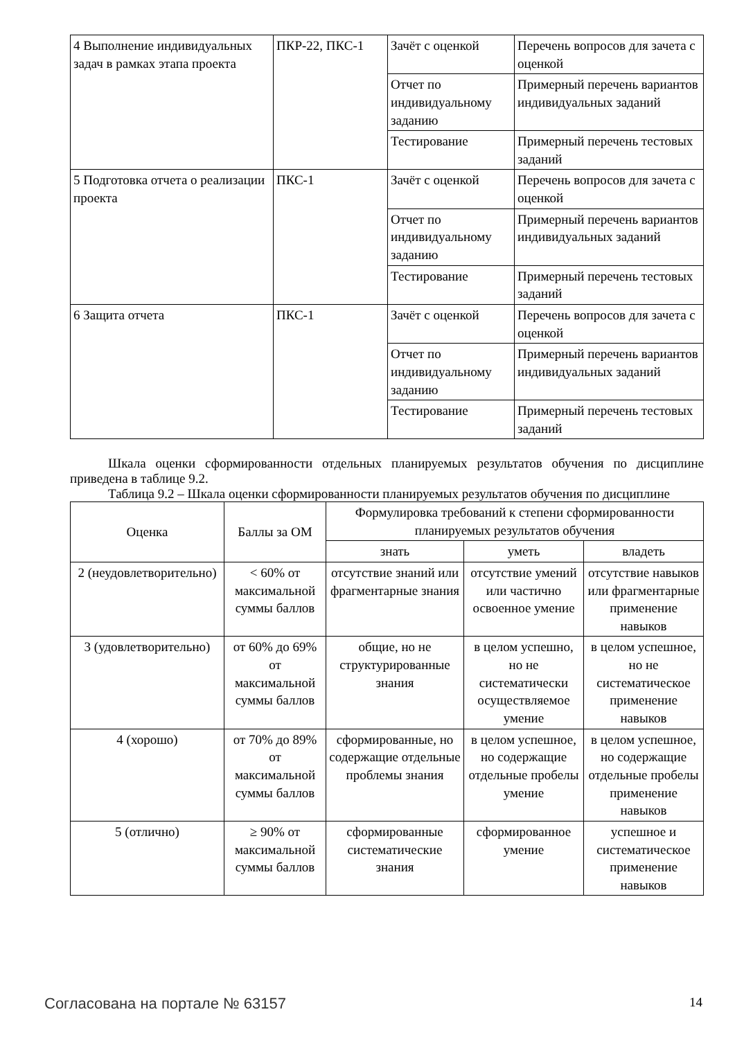| 4 Выполнение индивидуальных задач в рамках этапа проекта | ПКР-22, ПКС-1 | Зачёт с оценкой | Перечень вопросов для зачета с оценкой |
| | | Отчет по индивидуальному заданию | Примерный перечень вариантов индивидуальных заданий |
| | | Тестирование | Примерный перечень тестовых заданий |
| 5 Подготовка отчета о реализации проекта | ПКС-1 | Зачёт с оценкой | Перечень вопросов для зачета с оценкой |
| | | Отчет по индивидуальному заданию | Примерный перечень вариантов индивидуальных заданий |
| | | Тестирование | Примерный перечень тестовых заданий |
| 6 Защита отчета | ПКС-1 | Зачёт с оценкой | Перечень вопросов для зачета с оценкой |
| | | Отчет по индивидуальному заданию | Примерный перечень вариантов индивидуальных заданий |
| | | Тестирование | Примерный перечень тестовых заданий |
Шкала оценки сформированности отдельных планируемых результатов обучения по дисциплине приведена в таблице 9.2.
Таблица 9.2 – Шкала оценки сформированности планируемых результатов обучения по дисциплине
| Оценка | Баллы за ОМ | Формулировка требований к степени сформированности планируемых результатов обучения | | |
| --- | --- | --- | --- | --- |
| | | знать | уметь | владеть |
| 2 (неудовлетворительно) | < 60% от максимальной суммы баллов | отсутствие знаний или фрагментарные знания | отсутствие умений или частично освоенное умение | отсутствие навыков или фрагментарные применение навыков |
| 3 (удовлетворительно) | от 60% до 69% от максимальной суммы баллов | общие, но не структурированные знания | в целом успешно, но не систематически осуществляемое умение | в целом успешное, но не систематическое применение навыков |
| 4 (хорошо) | от 70% до 89% от максимальной суммы баллов | сформированные, но содержащие отдельные проблемы знания | в целом успешное, но содержащие отдельные пробелы умение | в целом успешное, но содержащие отдельные пробелы применение навыков |
| 5 (отлично) | ≥ 90% от максимальной суммы баллов | сформированные систематические знания | сформированное умение | успешное и систематическое применение навыков |
Согласована на портале № 63157 14